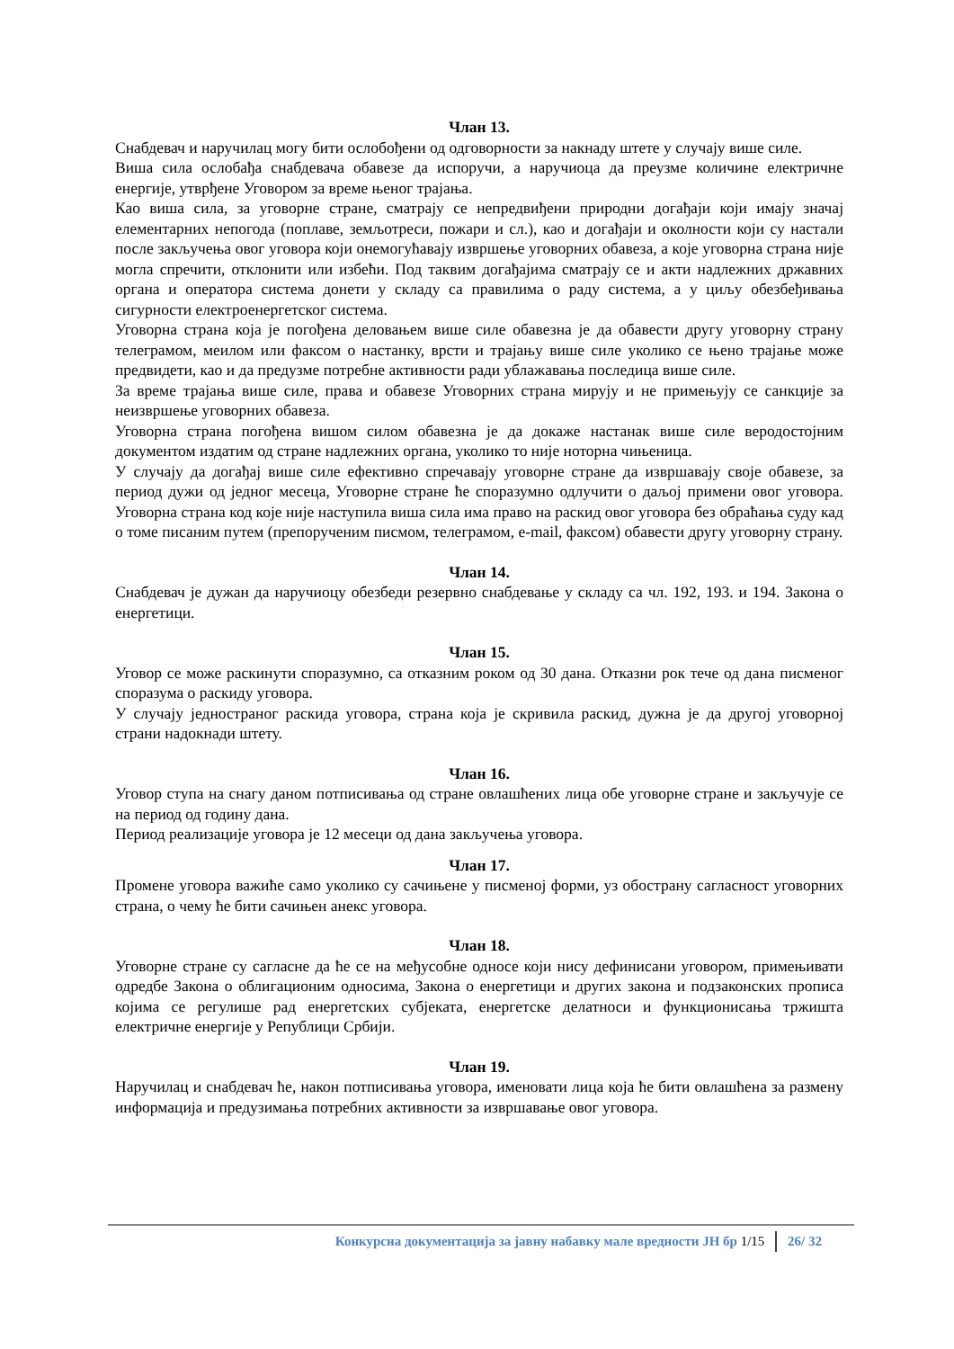Члан 13.
Снабдевач и наручилац могу бити ослобођени од одговорности за накнаду штете у случају више силе.
Виша сила ослобађа снабдевача обавезе да испоручи, а наручиоца да преузме количине електричне енергије, утврђене Уговором за време њеног трајања.
Као виша сила, за уговорне стране, сматрају се непредвиђени природни догађаји који имају значај елементарних непогода (поплаве, земљотреси, пожари и сл.), као и догађаји и околности који су настали после закључења овог уговора који онемогућавају извршење уговорних обавеза, а које уговорна страна није могла спречити, отклонити или избећи. Под таквим догађајима сматрају се и акти надлежних државних органа и оператора система донети у складу са правилима о раду система, а у циљу обезбеђивања сигурности електроенергетског система.
Уговорна страна која је погођена деловањем више силе обавезна је да обавести другу уговорну страну телеграмом, меилом или факсом о настанку, врсти и трајању више силе уколико се њено трајање може предвидети, као и да предузме потребне активности ради ублажавања последица више силе.
За време трајања више силе, права и обавезе Уговорних страна мирују и не примењују се санкције за неизвршење уговорних обавеза.
Уговорна страна погођена вишом силом обавезна је да докаже настанак више силе веродостојним документом издатим од стране надлежних органа, уколико то није ноторна чињеница.
У случају да догађај више силе ефективно спречавају уговорне стране да извршавају своје обавезе, за период дужи од једног месеца, Уговорне стране ће споразумно одлучити о даљој примени овог уговора. Уговорна страна код које није наступила виша сила има право на раскид овог уговора без обраћања суду кад о томе писаним путем (препорученим писмом, телеграмом, e-mail, факсом) обавести другу уговорну страну.
Члан 14.
Снабдевач је дужан да наручиоцу обезбеди резервно снабдевање у складу са чл. 192, 193. и 194. Закона о енергетици.
Члан 15.
Уговор се може раскинути споразумно, са отказним роком од 30 дана. Отказни рок тече од дана писменог споразума о раскиду уговора.
У случају једностраног раскида уговора, страна која је скривила раскид, дужна је да другој уговорној страни надокнади штету.
Члан 16.
Уговор ступа на снагу даном потписивања од стране овлашћених лица обе уговорне стране и закључује се на период од годину дана.
Период реализације уговора је 12 месеци од дана закључења уговора.
Члан 17.
Промене уговора важиће само уколико су сачињене у писменој форми, уз обострану сагласност уговорних страна, о чему ће бити сачињен анекс уговора.
Члан 18.
Уговорне стране су сагласне да ће се на међусобне односе који нису дефинисани уговором, примењивати одредбе Закона о облигационим односима, Закона о енергетици и других закона и подзаконских прописа којима се регулише рад енергетских субјеката, енергетске делатноси и функционисања тржишта електричне енергије у Републици Србији.
Члан 19.
Наручилац и снабдевач ће, након потписивања уговора, именовати лица која ће бити овлашћена за размену информација и предузимања потребних активности за извршавање овог уговора.
Конкурсна документација за јавну набавку мале вредности ЈН бр 1/15 26/ 32